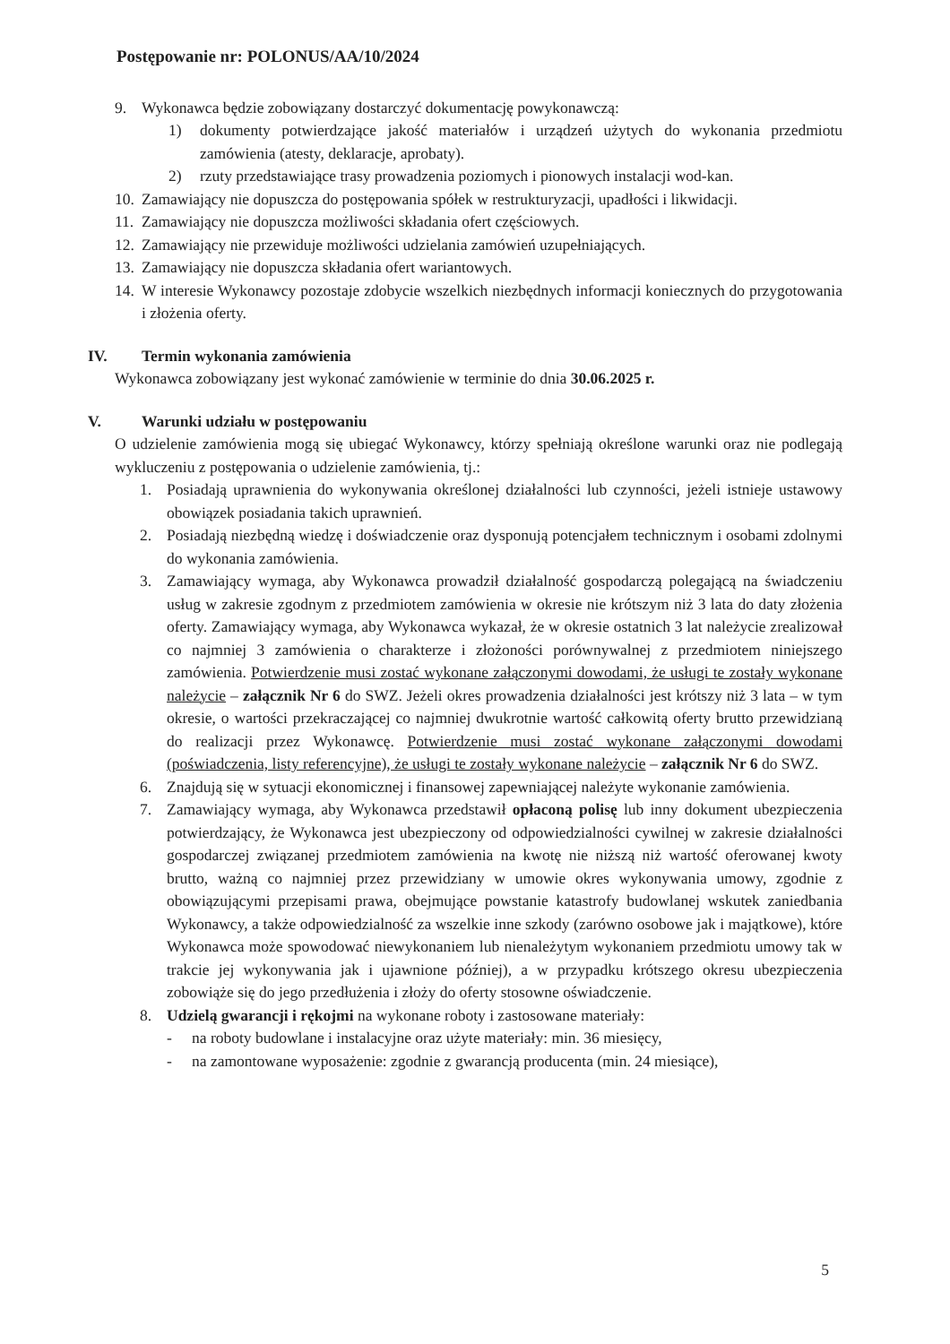Postępowanie nr: POLONUS/AA/10/2024
9. Wykonawca będzie zobowiązany dostarczyć dokumentację powykonawczą:
1) dokumenty potwierdzające jakość materiałów i urządzeń użytych do wykonania przedmiotu zamówienia (atesty, deklaracje, aprobaty).
2) rzuty przedstawiające trasy prowadzenia poziomych i pionowych instalacji wod-kan.
10. Zamawiający nie dopuszcza do postępowania spółek w restrukturyzacji, upadłości i likwidacji.
11. Zamawiający nie dopuszcza możliwości składania ofert częściowych.
12. Zamawiający nie przewiduje możliwości udzielania zamówień uzupełniających.
13. Zamawiający nie dopuszcza składania ofert wariantowych.
14. W interesie Wykonawcy pozostaje zdobycie wszelkich niezbędnych informacji koniecznych do przygotowania i złożenia oferty.
IV. Termin wykonania zamówienia
Wykonawca zobowiązany jest wykonać zamówienie w terminie do dnia 30.06.2025 r.
V. Warunki udziału w postępowaniu
O udzielenie zamówienia mogą się ubiegać Wykonawcy, którzy spełniają określone warunki oraz nie podlegają wykluczeniu z postępowania o udzielenie zamówienia, tj.:
1. Posiadają uprawnienia do wykonywania określonej działalności lub czynności, jeżeli istnieje ustawowy obowiązek posiadania takich uprawnień.
2. Posiadają niezbędną wiedzę i doświadczenie oraz dysponują potencjałem technicznym i osobami zdolnymi do wykonania zamówienia.
3. Zamawiający wymaga, aby Wykonawca prowadził działalność gospodarczą polegającą na świadczeniu usług w zakresie zgodnym z przedmiotem zamówienia w okresie nie krótszym niż 3 lata do daty złożenia oferty. Zamawiający wymaga, aby Wykonawca wykazał, że w okresie ostatnich 3 lat należycie zrealizował co najmniej 3 zamówienia o charakterze i złożoności porównywalnej z przedmiotem niniejszego zamówienia. Potwierdzenie musi zostać wykonane załączonymi dowodami, że usługi te zostały wykonane należycie – załącznik Nr 6 do SWZ. Jeżeli okres prowadzenia działalności jest krótszy niż 3 lata – w tym okresie, o wartości przekraczającej co najmniej dwukrotnie wartość całkowitą oferty brutto przewidzianą do realizacji przez Wykonawcę. Potwierdzenie musi zostać wykonane załączonymi dowodami (poświadczenia, listy referencyjne), że usługi te zostały wykonane należycie – załącznik Nr 6 do SWZ.
6. Znajdują się w sytuacji ekonomicznej i finansowej zapewniającej należyte wykonanie zamówienia.
7. Zamawiający wymaga, aby Wykonawca przedstawił opłaconą polisę lub inny dokument ubezpieczenia potwierdzający, że Wykonawca jest ubezpieczony od odpowiedzialności cywilnej w zakresie działalności gospodarczej związanej przedmiotem zamówienia na kwotę nie niższą niż wartość oferowanej kwoty brutto, ważną co najmniej przez przewidziany w umowie okres wykonywania umowy, zgodnie z obowiązującymi przepisami prawa, obejmujące powstanie katastrofy budowlanej wskutek zaniedbania Wykonawcy, a także odpowiedzialność za wszelkie inne szkody (zarówno osobowe jak i majątkowe), które Wykonawca może spowodować niewykonaniem lub nienależytym wykonaniem przedmiotu umowy tak w trakcie jej wykonywania jak i ujawnione później), a w przypadku krótszego okresu ubezpieczenia zobowiąże się do jego przedłużenia i złoży do oferty stosowne oświadczenie.
8. Udzielą gwarancji i rękojmi na wykonane roboty i zastosowane materiały:
- na roboty budowlane i instalacyjne oraz użyte materiały: min. 36 miesięcy,
- na zamontowane wyposażenie: zgodnie z gwarancją producenta (min. 24 miesiące),
5